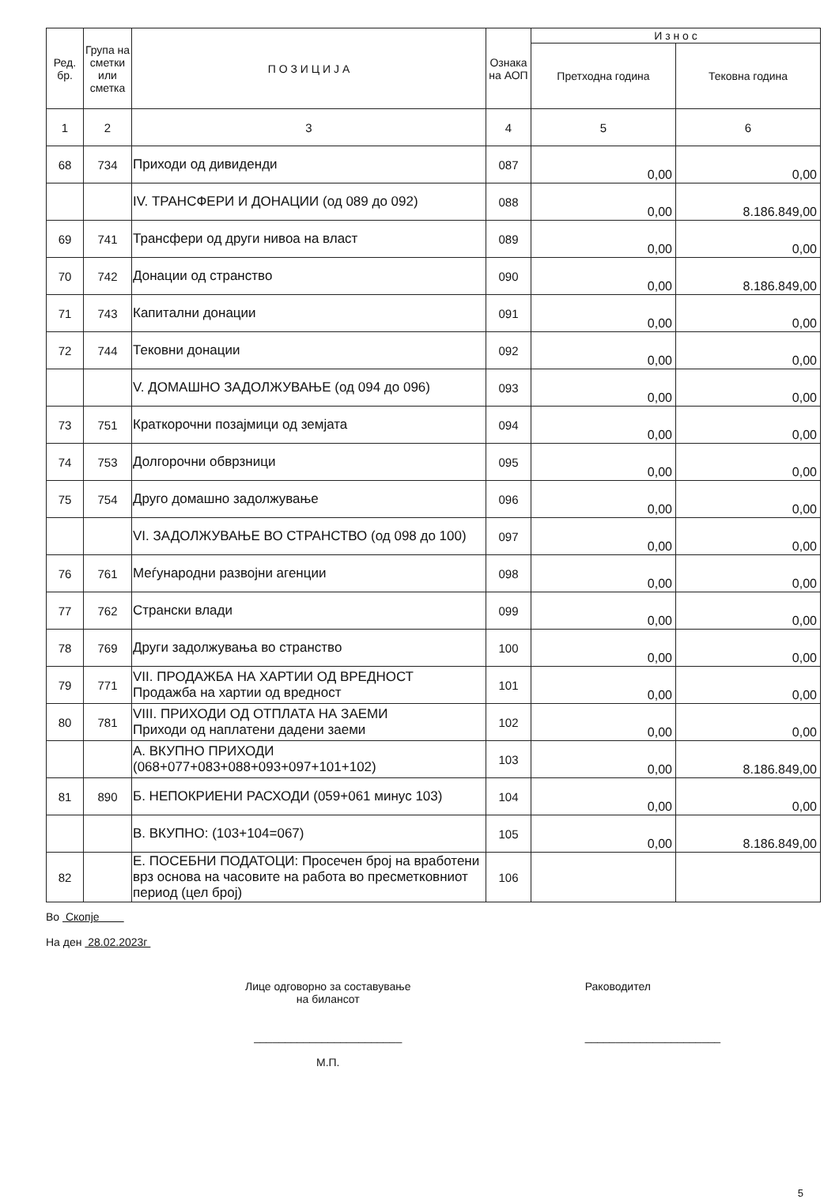| Ред. бр. | Група на сметки или сметка | П О З И Ц И Ј А | Ознака на АОП | И з н о с | |
| --- | --- | --- | --- | --- | --- |
| | | | | Претходна година | Тековна година |
| 1 | 2 | 3 | 4 | 5 | 6 |
| 68 | 734 | Приходи од дивиденди | 087 | 0,00 | 0,00 |
| | | IV. ТРАНСФЕРИ И ДОНАЦИИ (од 089 до 092) | 088 | 0,00 | 8.186.849,00 |
| 69 | 741 | Трансфери од други нивоа на власт | 089 | 0,00 | 0,00 |
| 70 | 742 | Донации од странство | 090 | 0,00 | 8.186.849,00 |
| 71 | 743 | Капитални донации | 091 | 0,00 | 0,00 |
| 72 | 744 | Тековни донации | 092 | 0,00 | 0,00 |
| | | V. ДОМАШНО ЗАДОЛЖУВАЊЕ (од 094 до 096) | 093 | 0,00 | 0,00 |
| 73 | 751 | Краткорочни позајмици од земјата | 094 | 0,00 | 0,00 |
| 74 | 753 | Долгорочни обврзници | 095 | 0,00 | 0,00 |
| 75 | 754 | Друго домашно задолжување | 096 | 0,00 | 0,00 |
| | | VI. ЗАДОЛЖУВАЊЕ ВО СТРАНСТВО (од 098 до 100) | 097 | 0,00 | 0,00 |
| 76 | 761 | Меѓународни развојни агенции | 098 | 0,00 | 0,00 |
| 77 | 762 | Странски влади | 099 | 0,00 | 0,00 |
| 78 | 769 | Други задолжувања во странство | 100 | 0,00 | 0,00 |
| 79 | 771 | VII. ПРОДАЖБА НА ХАРТИИ ОД ВРЕДНОСТ Продажба на хартии од вредност | 101 | 0,00 | 0,00 |
| 80 | 781 | VIII. ПРИХОДИ ОД ОТПЛАТА НА ЗАЕМИ Приходи од наплатени дадени заеми | 102 | 0,00 | 0,00 |
| | | А. ВКУПНО ПРИХОДИ (068+077+083+088+093+097+101+102) | 103 | 0,00 | 8.186.849,00 |
| 81 | 890 | Б. НЕПОКРИЕНИ РАСХОДИ (059+061 минус 103) | 104 | 0,00 | 0,00 |
| | | В. ВКУПНО: (103+104=067) | 105 | 0,00 | 8.186.849,00 |
| 82 | | Е. ПОСЕБНИ ПОДАТОЦИ: Просечен број на вработени врз основа на часовите на работа во пресметковниот период (цел број) | 106 | | |
Во Скопје
На ден 28.02.2023г
Лице одговорно за составување
на билансот
________________________
М.П.
Раководител
______________________
5